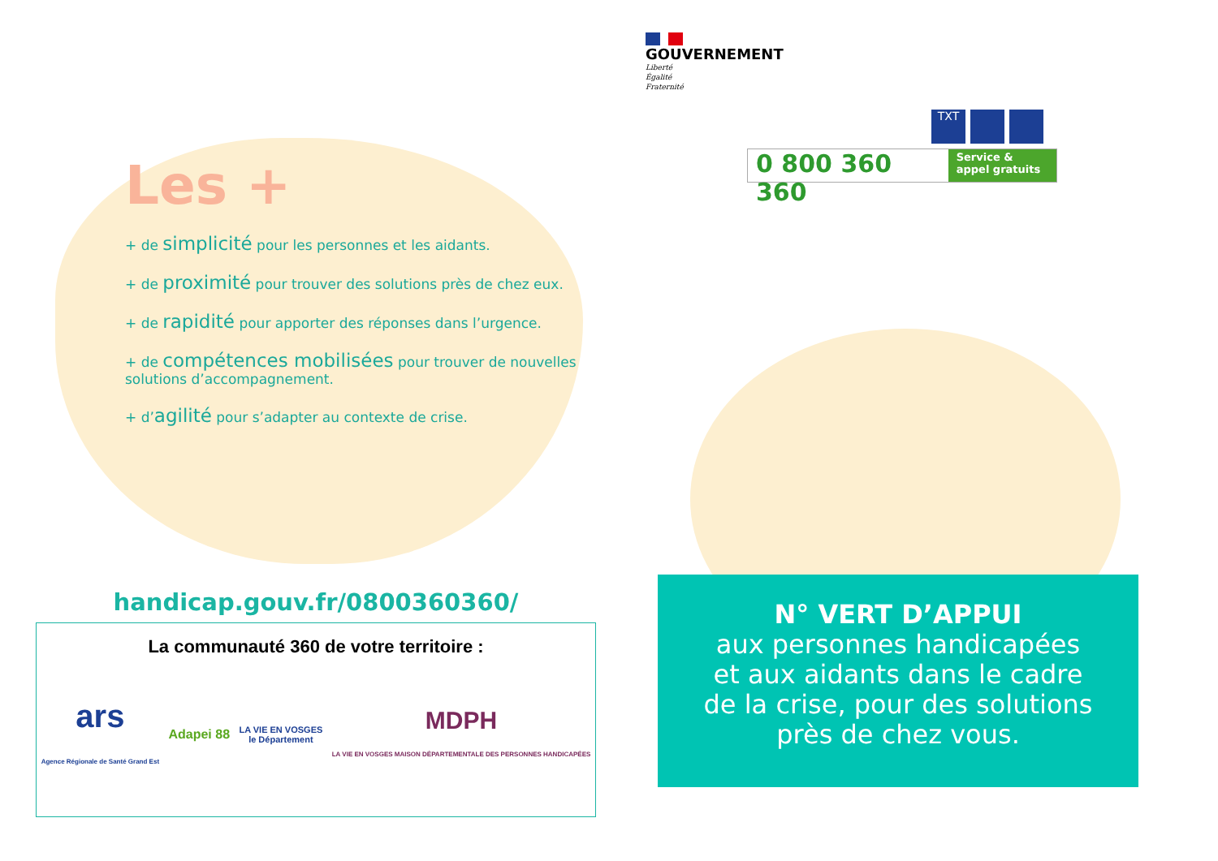Les +
+ de simplicité pour les personnes et les aidants.
+ de proximité pour trouver des solutions près de chez eux.
+ de rapidité pour apporter des réponses dans l’urgence.
+ de compétences mobilisées pour trouver de nouvelles solutions d’accompagnement.
+ d’agilité pour s’adapter au contexte de crise.
handicap.gouv.fr/0800360360/
La communauté 360 de votre territoire :
ars
Agence Régionale de Santé Grand Est Adapei 88 LA VIE EN VOSGES
le Département MDPH
LA VIE EN VOSGES MAISON DÉPARTEMENTALE DES PERSONNES HANDICAPÉES
GOUVERNEMENT
Liberté
Égalité
Fraternité
TXT
0 800 360 360 Service & appel gratuits
N° VERT D’APPUI
aux personnes handicapées
et aux aidants dans le cadre
de la crise, pour des solutions
près de chez vous.